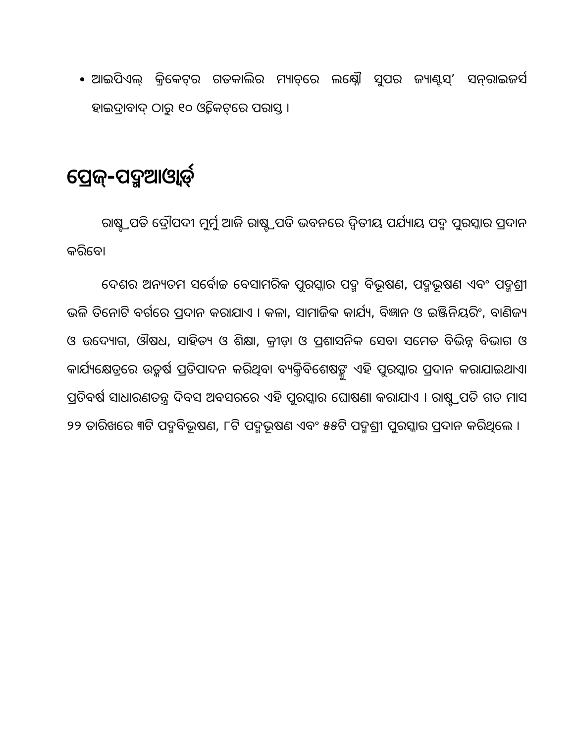ଆଇପିଏଲ୍ କ୍ରିକେଟ୍‌ର ଗତକାଲିର ମ୍ୟାଚ୍‌ରେ ଲକ୍ଷ୍ନୌ ସୁପର ଜ୍ୟାଣ୍ଟସ୍’ ସନ୍‌ରାଇଜର୍ସ ହାଇଦ୍ରାବାଦ୍ ଠାରୁ ୧୦ ଓ୍ୱିକେଟ୍‌ରେ ପରାସ୍ତ ।
ପ୍ରେଜ୍-ପଦ୍ମଆଓ୍ୱାର୍ଡ୍
ରାଷ୍ଟ୍ରପତି ଦ୍ରୌପଦୀ ମୁର୍ମୁ ଆଜି ରାଷ୍ଟ୍ରପତି ଭବନରେ ଦ୍ୱିତୀୟ ପର୍ଯ୍ୟାୟ ପଦ୍ମ ପୁରସ୍କାର ପ୍ରଦାନ କରିବେ।
ଦେଶର ଅନ୍ୟତମ ସର୍ବୋଚ୍ଚ ବେସାମରିକ ପୁରସ୍କାର ପଦ୍ମ ବିଭୂଷଣ, ପଦ୍ମଭୂଷଣ ଏବଂ ପଦ୍ମଶ୍ରୀ ଭଳି ତିନୋଟି ବର୍ଗରେ ପ୍ରଦାନ କରାଯାଏ । କଳା, ସାମାଜିକ କାର୍ଯ୍ୟ, ବିଜ୍ଞାନ ଓ ଇଞ୍ଜିନିୟରିଂ, ବାଣିଜ୍ୟ ଓ ଉଦ୍ୟୋଗ, ଔଷଧ, ସାହିତ୍ୟ ଓ ଶିକ୍ଷା, କ୍ରୀଡ଼ା ଓ ପ୍ରଶାସନିକ ସେବା ସମେତ ବିଭିନ୍ନ ବିଭାଗ ଓ କାର୍ଯ୍ୟକ୍ଷେତ୍ରରେ ଉତ୍କର୍ଷ ପ୍ରତିପାଦନ କରିଥିବା ବ୍ୟକ୍ତିବିଶେଷଙ୍କୁ ଏହି ପୁରସ୍କାର ପ୍ରଦାନ କରାଯାଇଥାଏ। ପ୍ରତିବର୍ଷ ସାଧାରଣତନ୍ତ୍ର ଦିବସ ଅବସରରେ ଏହି ପୁରସ୍କାର ଘୋଷଣା କରାଯାଏ । ରାଷ୍ଟ୍ରପତି ଗତ ମାସ ୨୨ ତାରିଖରେ ୩ଟି ପଦ୍ମବିଭୂଷଣ, ୮ଟି ପଦ୍ମଭୂଷଣ ଏବଂ ୫୫ଟି ପଦ୍ମଶ୍ରୀ ପୁରସ୍କାର ପ୍ରଦାନ କରିଥିଲେ ।